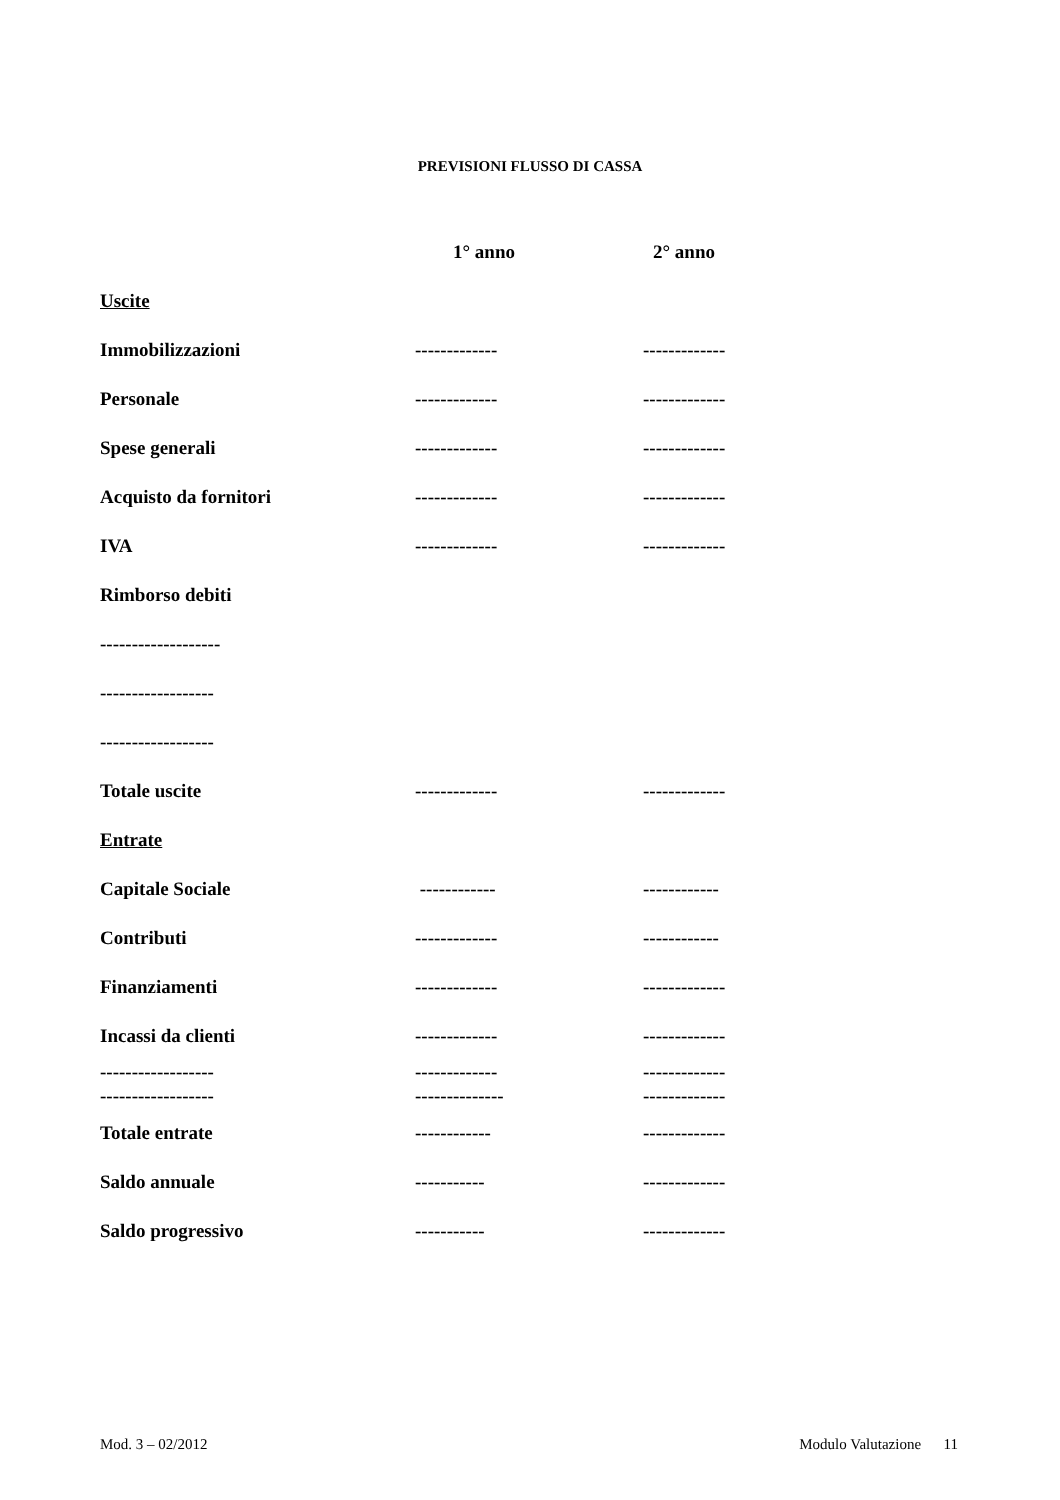PREVISIONI FLUSSO DI CASSA
| | 1° anno | 2° anno |
| Uscite | | |
| Immobilizzazioni | ------------- | ------------- |
| Personale | ------------- | ------------- |
| Spese generali | ------------- | ------------- |
| Acquisto da fornitori | ------------- | ------------- |
| IVA | ------------- | ------------- |
| Rimborso debiti | | |
| ------------------- | | |
| ------------------ | | |
| ------------------ | | |
| Totale uscite | ------------- | ------------- |
| Entrate | | |
| Capitale Sociale | ------------ | ------------ |
| Contributi | ------------- | ------------ |
| Finanziamenti | ------------- | ------------- |
| Incassi da clienti | ------------- | ------------- |
| ------------------ | ------------- | ------------- |
| ------------------ | -------------- | ------------- |
| Totale entrate | ------------ | ------------- |
| Saldo annuale | ----------- | ------------- |
| Saldo progressivo | ----------- | ------------- |
Mod. 3 – 02/2012 Modulo Valutazione 11